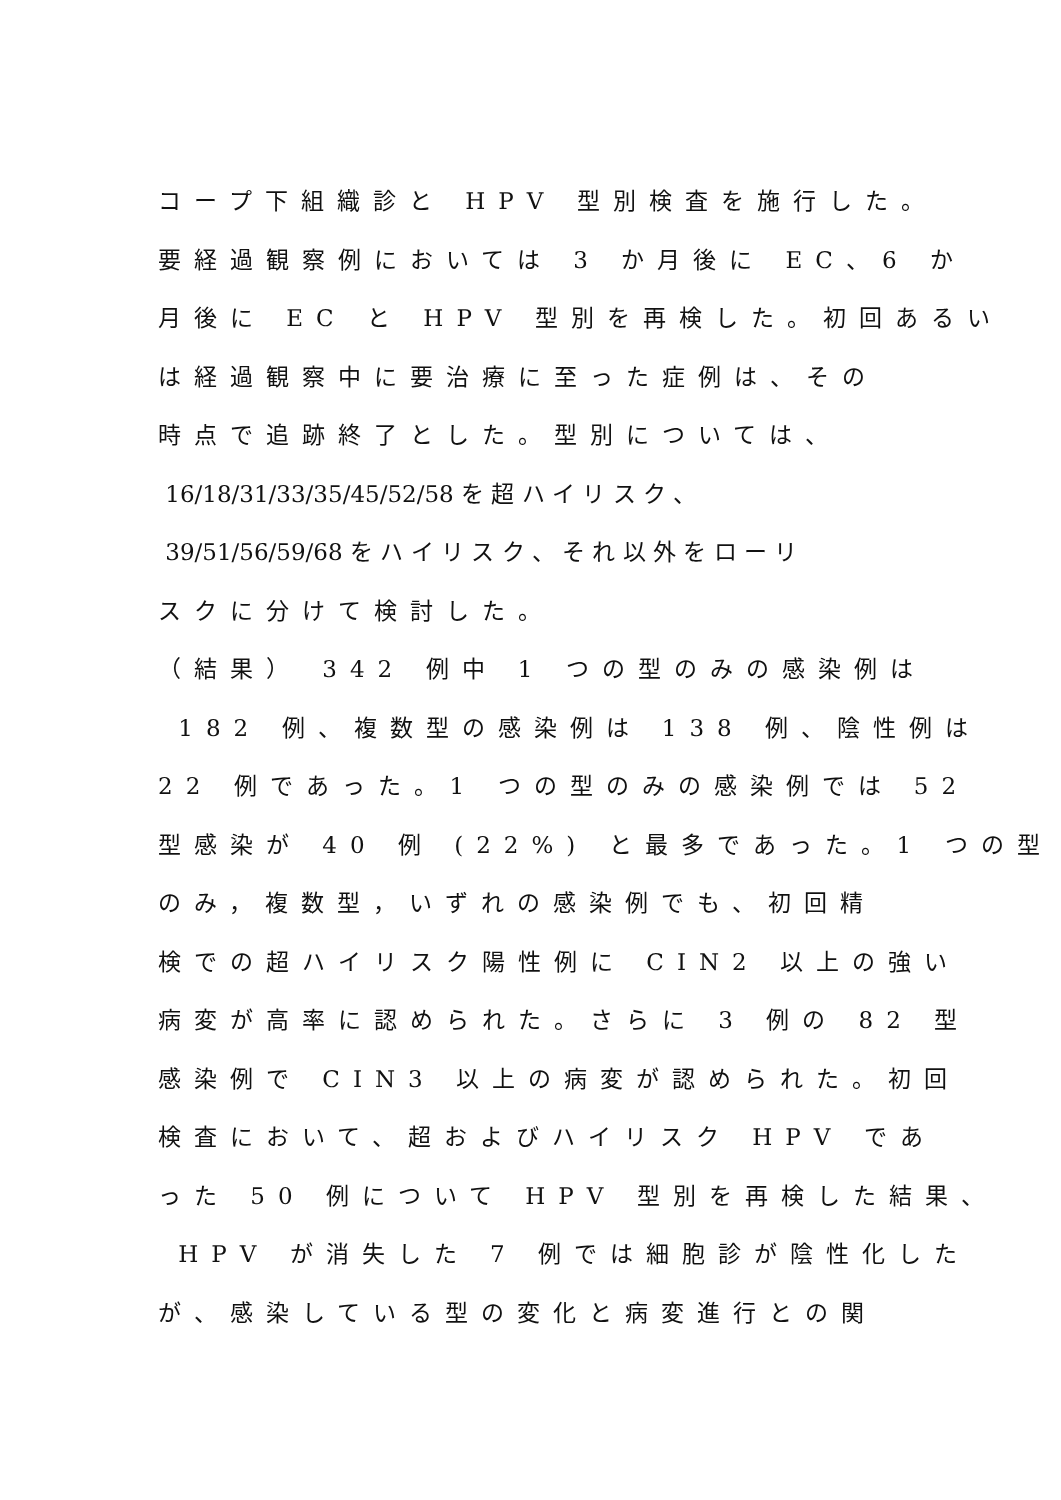コープ下組織診と HPV 型別検査を施行した。
要経過観察例においては 3 か月後に EC、6 か
月後に EC と HPV 型別を再検した。初回あるい
は経過観察中に要治療に至った症例は、その
時点で追跡終了とした。型別については、
16/18/31/33/35/45/52/58 を 超 ハ イ リ ス ク 、
39/51/56/59/68 を ハ イ リ ス ク 、 そ れ 以 外 を ロ ー リ
スクに分けて検討した。
（結果） 342 例中 1 つの型のみの感染例は
182 例、複数型の感染例は 138 例、陰性例は
22 例であった。1 つの型のみの感染例では 52
型感染が 40 例 (22%) と最多であった。1 つの型
のみ，複数型，いずれの感染例でも、初回精
検での超ハイリスク陽性例に CIN2 以上の強い
病変が高率に認められた。さらに 3 例の 82 型
感染例で CIN3 以上の病変が認められた。初回
検査において、超およびハイリスク HPV であ
った 50 例について HPV 型別を再検した結果、
HPV が消失した 7 例では細胞診が陰性化した
が、感染している型の変化と病変進行との関